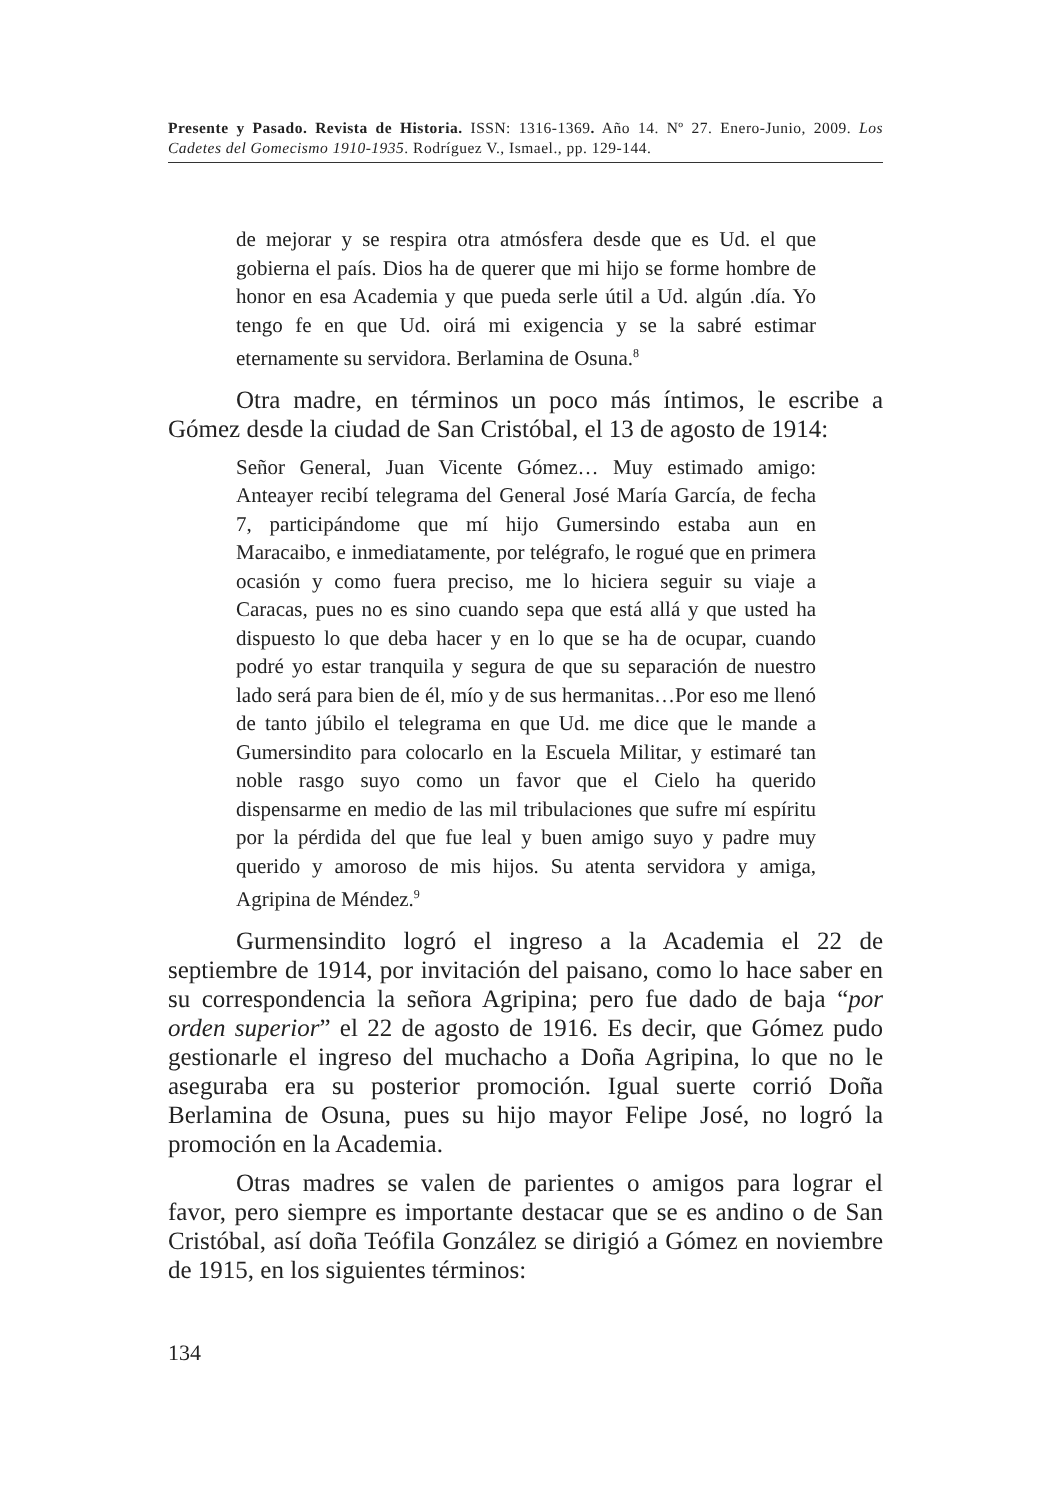Presente y Pasado. Revista de Historia. ISSN: 1316-1369. Año 14. Nº 27. Enero-Junio, 2009. Los Cadetes del Gomecismo 1910-1935. Rodríguez V., Ismael., pp. 129-144.
de mejorar y se respira otra atmósfera desde que es Ud. el que gobierna el país. Dios ha de querer que mi hijo se forme hombre de honor en esa Academia y que pueda serle útil a Ud. algún .día. Yo tengo fe en que Ud. oirá mi exigencia y se la sabré estimar eternamente su servidora. Berlamina de Osuna.<sup>8</sup>
Otra madre, en términos un poco más íntimos, le escribe a Gómez desde la ciudad de San Cristóbal, el 13 de agosto de 1914:
Señor General, Juan Vicente Gómez… Muy estimado amigo: Anteayer recibí telegrama del General José María García, de fecha 7, participándome que mí hijo Gumersindo estaba aun en Maracaibo, e inmediatamente, por telégrafo, le rogué que en primera ocasión y como fuera preciso, me lo hiciera seguir su viaje a Caracas, pues no es sino cuando sepa que está allá y que usted ha dispuesto lo que deba hacer y en lo que se ha de ocupar, cuando podré yo estar tranquila y segura de que su separación de nuestro lado será para bien de él, mío y de sus hermanitas…Por eso me llenó de tanto júbilo el telegrama en que Ud. me dice que le mande a Gumersindito para colocarlo en la Escuela Militar, y estimaré tan noble rasgo suyo como un favor que el Cielo ha querido dispensarme en medio de las mil tribulaciones que sufre mí espíritu por la pérdida del que fue leal y buen amigo suyo y padre muy querido y amoroso de mis hijos. Su atenta servidora y amiga, Agripina de Méndez.<sup>9</sup>
Gurmensindito logró el ingreso a la Academia el 22 de septiembre de 1914, por invitación del paisano, como lo hace saber en su correspondencia la señora Agripina; pero fue dado de baja “por orden superior” el 22 de agosto de 1916. Es decir, que Gómez pudo gestionarle el ingreso del muchacho a Doña Agripina, lo que no le aseguraba era su posterior promoción. Igual suerte corrió Doña Berlamina de Osuna, pues su hijo mayor Felipe José, no logró la promoción en la Academia.
Otras madres se valen de parientes o amigos para lograr el favor, pero siempre es importante destacar que se es andino o de San Cristóbal, así doña Teófila González se dirigió a Gómez en noviembre de 1915, en los siguientes términos:
134